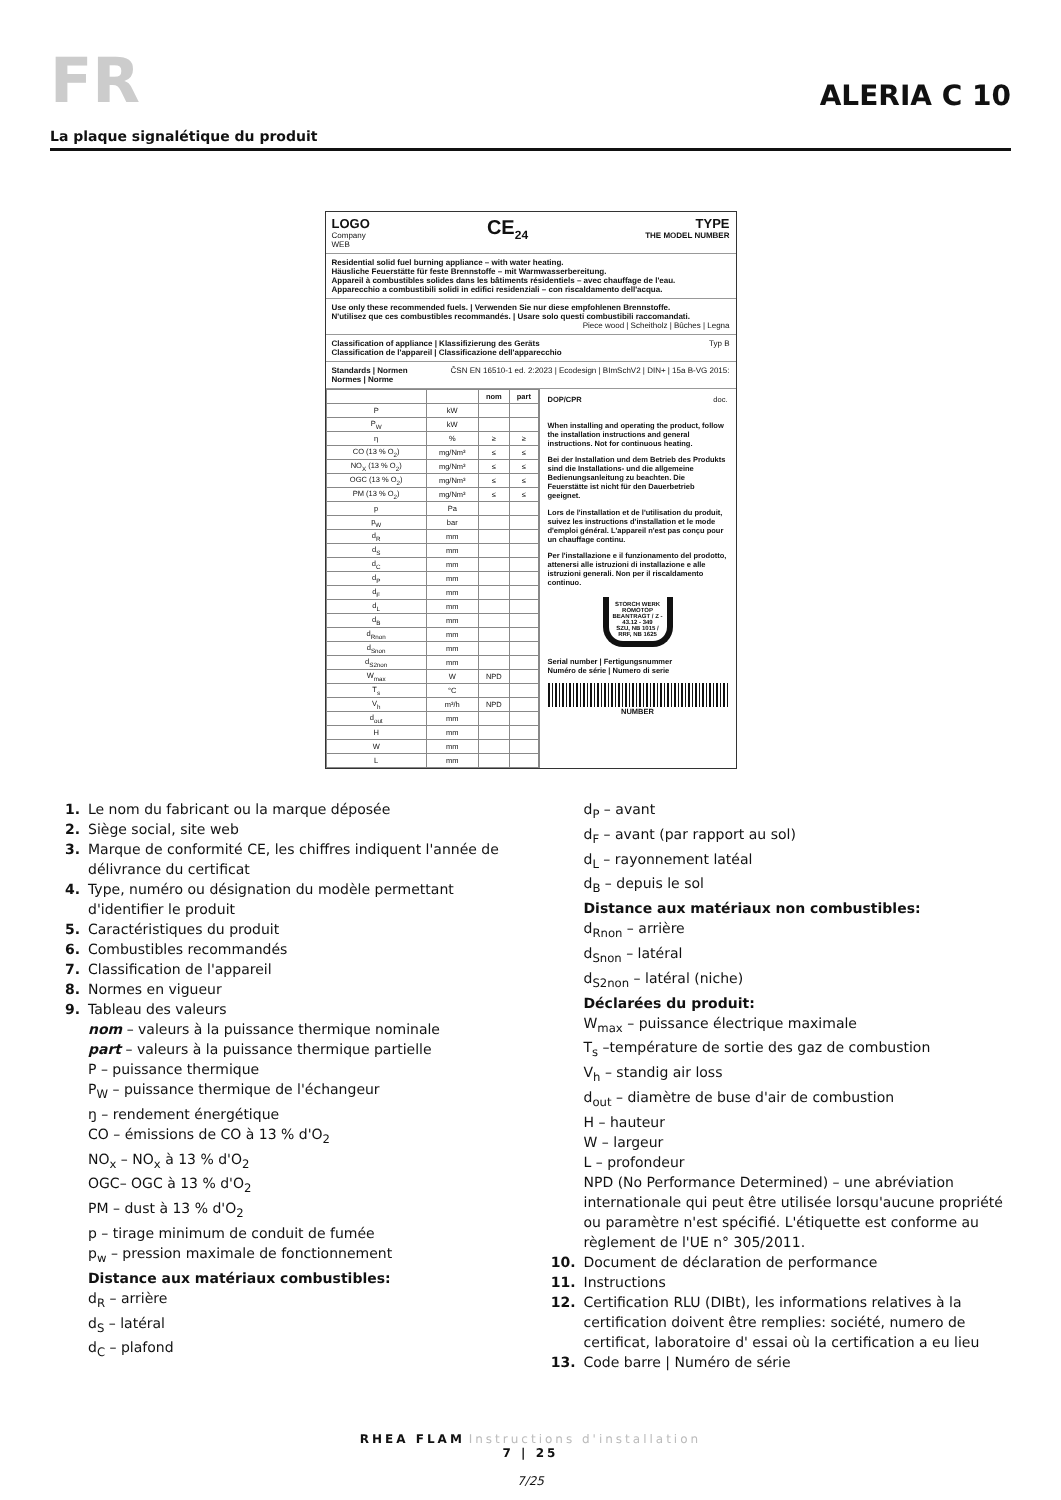FR
ALERIA C 10
La plaque signalétique du produit
LOGO
Company
WEB
CE<sub>24</sub> TYPE
THE MODEL NUMBER
Residential solid fuel burning appliance – with water heating.
Häusliche Feuerstätte für feste Brennstoffe – mit Warmwasserbereitung.
Appareil à combustibles solides dans les bâtiments résidentiels – avec chauffage de l'eau.
Apparecchio a combustibili solidi in edifici residenziali – con riscaldamento dell'acqua.
Use only these recommended fuels. | Verwenden Sie nur diese empfohlenen Brennstoffe.
N'utilisez que ces combustibles recommandés. | Usare solo questi combustibili raccomandati.
Piece wood | Scheitholz | Bûches | Legna
Classification of appliance | Klassifizierung des Geräts
Classification de l'appareil | Classificazione dell'apparecchio Typ B
Standards | Normen
Normes | Norme ČSN EN 16510-1 ed. 2:2023 | Ecodesign | BImSchV2 | DIN+ | 15a B-VG 2015:
| | | nom | part |
| --- | --- | --- | --- |
| P | kW | | |
| P<sub>W</sub> | kW | | |
| η | % | ≥ | ≥ |
| CO (13 % O<sub>2</sub>) | mg/Nm³ | ≤ | ≤ |
| NO<sub>X</sub> (13 % O<sub>2</sub>) | mg/Nm³ | ≤ | ≤ |
| OGC (13 % O<sub>2</sub>) | mg/Nm³ | ≤ | ≤ |
| PM (13 % O<sub>2</sub>) | mg/Nm³ | ≤ | ≤ |
| p | Pa | | |
| p<sub>W</sub> | bar | | |
| d<sub>R</sub> | mm | | |
| d<sub>S</sub> | mm | | |
| d<sub>C</sub> | mm | | |
| d<sub>P</sub> | mm | | |
| d<sub>F</sub> | mm | | |
| d<sub>L</sub> | mm | | |
| d<sub>B</sub> | mm | | |
| d<sub>Rnon</sub> | mm | | |
| d<sub>Snon</sub> | mm | | |
| d<sub>S2non</sub> | mm | | |
| W<sub>max</sub> | W | NPD | |
| T<sub>s</sub> | °C | | |
| V<sub>h</sub> | m³/h | NPD | |
| d<sub>out</sub> | mm | | |
| H | mm | | |
| W | mm | | |
| L | mm | | |
DOP/CPR doc.
When installing and operating the product, follow the installation instructions and general instructions. Not for continuous heating.
Bei der Installation und dem Betrieb des Produkts sind die Installations- und die allgemeine Bedienungsanleitung zu beachten. Die Feuerstätte ist nicht für den Dauerbetrieb geeignet.
Lors de l'installation et de l'utilisation du produit, suivez les instructions d'installation et le mode d'emploi général. L'appareil n'est pas conçu pour un chauffage continu.
Per l'installazione e il funzionamento del prodotto, attenersi alle istruzioni di installazione e alle istruzioni generali. Non per il riscaldamento continuo.
STORCH WERK ROMOTOP
BEANTRAGT / Z - 43.12 - 349
SZU, NB 1015 / RRF, NB 1625
Serial number | Fertigungsnummer
Numéro de série | Numero di serie
NUMBER
1. Le nom du fabricant ou la marque déposée
2. Siège social, site web
3. Marque de conformité CE, les chiffres indiquent l'année de
délivrance du certificat
4. Type, numéro ou désignation du modèle permettant
d'identifier le produit
5. Caractéristiques du produit
6. Combustibles recommandés
7. Classification de l'appareil
8. Normes en vigueur
9. Tableau des valeurs
nom – valeurs à la puissance thermique nominale
part – valeurs à la puissance thermique partielle
P – puissance thermique
P<sub>W</sub> – puissance thermique de l'échangeur
ŋ – rendement énergétique
CO – émissions de CO à 13 % d'O<sub>2</sub>
NO<sub>x</sub> – NO<sub>x</sub> à 13 % d'O<sub>2</sub>
OGC– OGC à 13 % d'O<sub>2</sub>
PM – dust à 13 % d'O<sub>2</sub>
p – tirage minimum de conduit de fumée
p<sub>w</sub> – pression maximale de fonctionnement
Distance aux matériaux combustibles:
d<sub>R</sub> – arrière
d<sub>S</sub> – latéral
d<sub>C</sub> – plafond
d<sub>P</sub> – avant
d<sub>F</sub> – avant (par rapport au sol)
d<sub>L</sub> – rayonnement latéal
d<sub>B</sub> – depuis le sol
Distance aux matériaux non combustibles:
d<sub>Rnon</sub> – arrière
d<sub>Snon</sub> – latéral
d<sub>S2non</sub> – latéral (niche)
Déclarées du produit:
W<sub>max</sub> – puissance électrique maximale
T<sub>s</sub> –température de sortie des gaz de combustion
V<sub>h</sub> – standig air loss
d<sub>out</sub> – diamètre de buse d'air de combustion
H – hauteur
W – largeur
L – profondeur
NPD (No Performance Determined) – une abréviation internationale qui peut être utilisée lorsqu'aucune propriété ou paramètre n'est spécifié. L'étiquette est conforme au règlement de l'UE n° 305/2011.
10. Document de déclaration de performance
11. Instructions
12. Certification RLU (DIBt), les informations relatives à la
certification doivent être remplies: société, numero de
certificat, laboratoire d' essai où la certification a eu lieu
13. Code barre | Numéro de série
RHEA FLAM Instructions d'installation
7 | 25
7/25